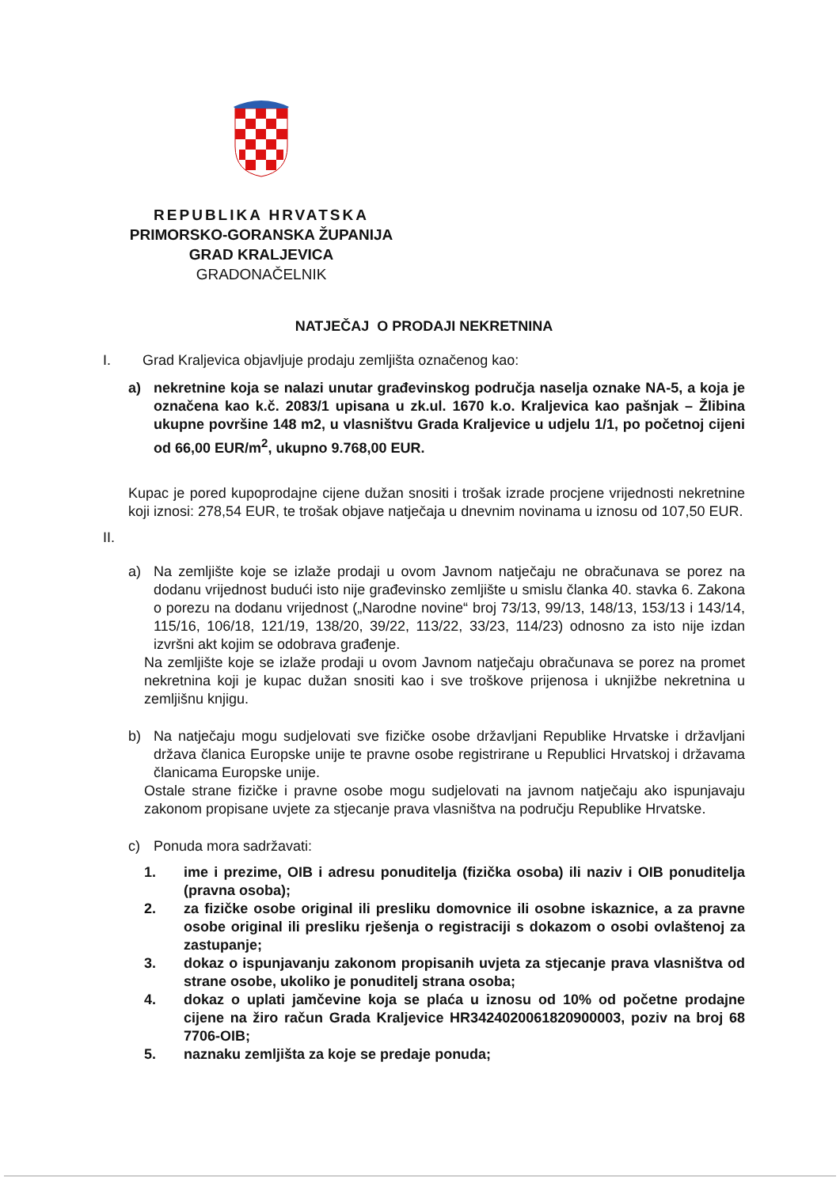REPUBLIKA HRVATSKA
PRIMORSKO-GORANSKA ŽUPANIJA
GRAD KRALJEVICA
GRADONAČELNIK
NATJEČAJ O PRODAJI NEKRETNINA
I. Grad Kraljevica objavljuje prodaju zemljišta označenog kao:
a) nekretnine koja se nalazi unutar građevinskog područja naselja oznake NA-5, a koja je označena kao k.č. 2083/1 upisana u zk.ul. 1670 k.o. Kraljevica kao pašnjak – Žlibina ukupne površine 148 m2, u vlasništvu Grada Kraljevice u udjelu 1/1, po početnoj cijeni od 66,00 EUR/m<sup>2</sup>, ukupno 9.768,00 EUR.
Kupac je pored kupoprodajne cijene dužan snositi i trošak izrade procjene vrijednosti nekretnine koji iznosi: 278,54 EUR, te trošak objave natječaja u dnevnim novinama u iznosu od 107,50 EUR.
II.
a) Na zemljište koje se izlaže prodaji u ovom Javnom natječaju ne obračunava se porez na dodanu vrijednost budući isto nije građevinsko zemljište u smislu članka 40. stavka 6. Zakona o porezu na dodanu vrijednost („Narodne novine“ broj 73/13, 99/13, 148/13, 153/13 i 143/14, 115/16, 106/18, 121/19, 138/20, 39/22, 113/22, 33/23, 114/23) odnosno za isto nije izdan izvršni akt kojim se odobrava građenje.
Na zemljište koje se izlaže prodaji u ovom Javnom natječaju obračunava se porez na promet nekretnina koji je kupac dužan snositi kao i sve troškove prijenosa i uknjižbe nekretnina u zemljišnu knjigu.
b) Na natječaju mogu sudjelovati sve fizičke osobe državljani Republike Hrvatske i državljani država članica Europske unije te pravne osobe registrirane u Republici Hrvatskoj i državama članicama Europske unije.
Ostale strane fizičke i pravne osobe mogu sudjelovati na javnom natječaju ako ispunjavaju zakonom propisane uvjete za stjecanje prava vlasništva na području Republike Hrvatske.
c) Ponuda mora sadržavati:
1. ime i prezime, OIB i adresu ponuditelja (fizička osoba) ili naziv i OIB ponuditelja (pravna osoba);
2. za fizičke osobe original ili presliku domovnice ili osobne iskaznice, a za pravne osobe original ili presliku rješenja o registraciji s dokazom o osobi ovlaštenoj za zastupanje;
3. dokaz o ispunjavanju zakonom propisanih uvjeta za stjecanje prava vlasništva od strane osobe, ukoliko je ponuditelj strana osoba;
4. dokaz o uplati jamčevine koja se plaća u iznosu od 10% od početne prodajne cijene na žiro račun Grada Kraljevice HR3424020061820900003, poziv na broj 68 7706-OIB;
5. naznaku zemljišta za koje se predaje ponuda;